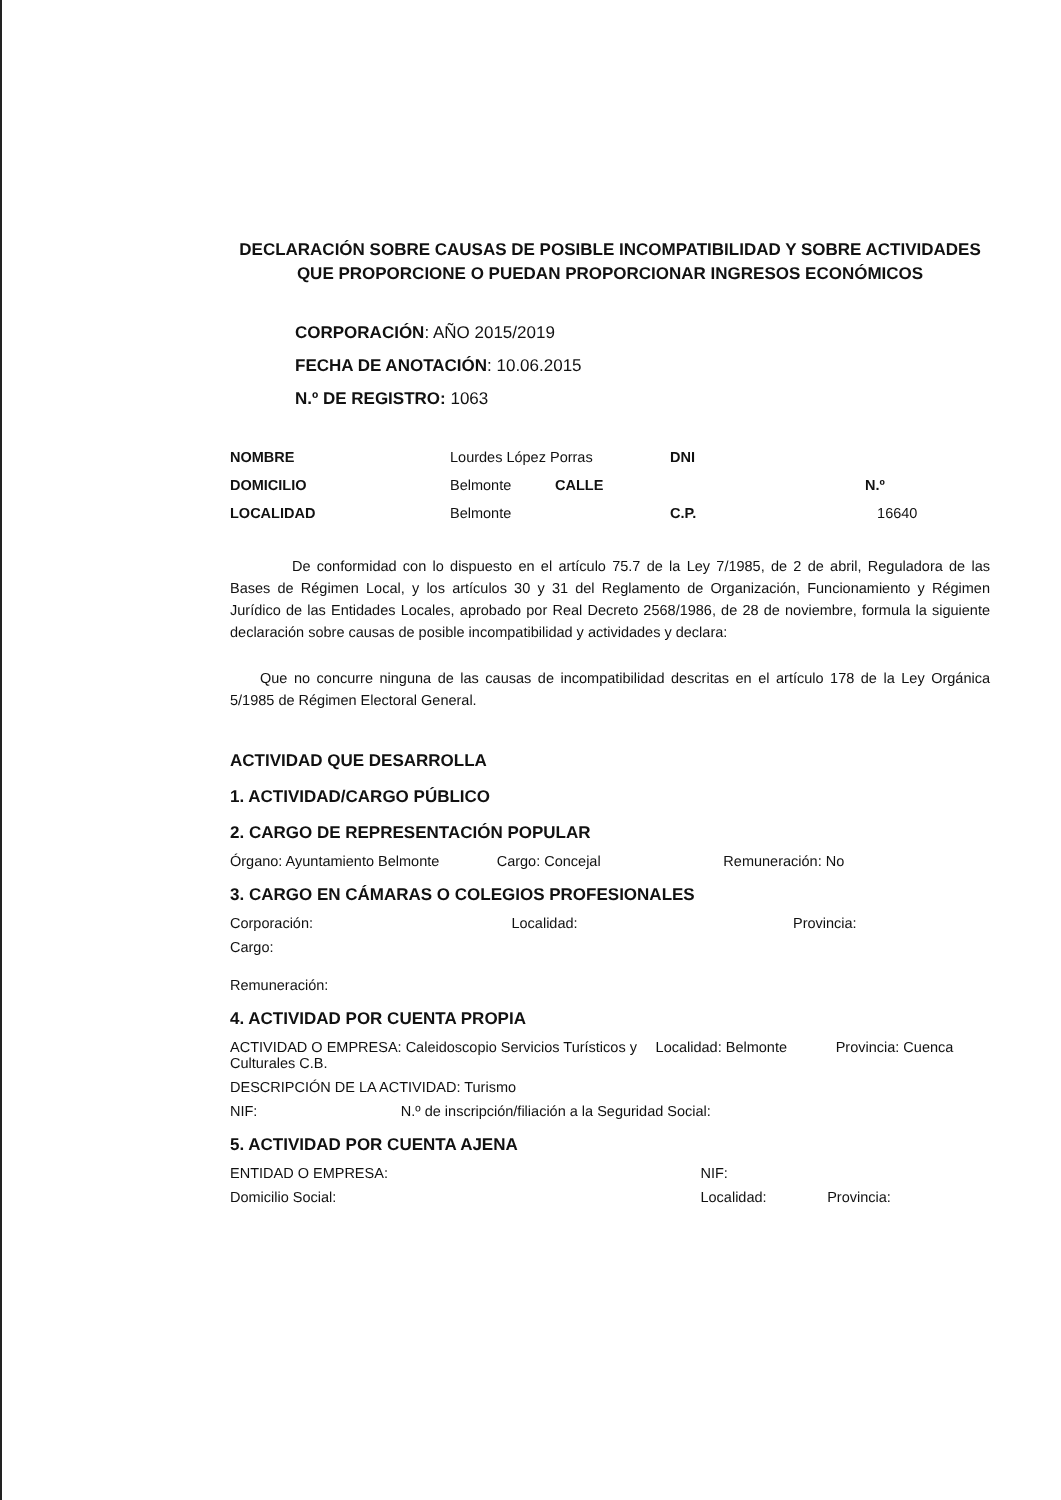DECLARACIÓN SOBRE CAUSAS DE POSIBLE INCOMPATIBILIDAD Y SOBRE ACTIVIDADES
QUE PROPORCIONE O PUEDAN PROPORCIONAR INGRESOS ECONÓMICOS
CORPORACIÓN: AÑO 2015/2019
FECHA DE ANOTACIÓN: 10.06.2015
N.º DE REGISTRO: 1063
| NOMBRE | Lourdes López Porras | | DNI | |
| DOMICILIO | Belmonte | CALLE | | N.º |
| LOCALIDAD | Belmonte | | C.P. | 16640 |
De conformidad con lo dispuesto en el artículo 75.7 de la Ley 7/1985, de 2 de abril, Reguladora de las Bases de Régimen Local, y los artículos 30 y 31 del Reglamento de Organización, Funcionamiento y Régimen Jurídico de las Entidades Locales, aprobado por Real Decreto 2568/1986, de 28 de noviembre, formula la siguiente declaración sobre causas de posible incompatibilidad y actividades y declara:
Que no concurre ninguna de las causas de incompatibilidad descritas en el artículo 178 de la Ley Orgánica 5/1985 de Régimen Electoral General.
ACTIVIDAD QUE DESARROLLA
1. ACTIVIDAD/CARGO PÚBLICO
2. CARGO DE REPRESENTACIÓN POPULAR
Órgano: Ayuntamiento Belmonte Cargo: Concejal Remuneración: No
3. CARGO EN CÁMARAS O COLEGIOS PROFESIONALES
Corporación: Localidad: Provincia:
Cargo:
Remuneración:
4. ACTIVIDAD POR CUENTA PROPIA
ACTIVIDAD O EMPRESA: Caleidoscopio Servicios Turísticos y Culturales C.B. Localidad: Belmonte Provincia: Cuenca
DESCRIPCIÓN DE LA ACTIVIDAD: Turismo
NIF: N.º de inscripción/filiación a la Seguridad Social:
5. ACTIVIDAD POR CUENTA AJENA
ENTIDAD O EMPRESA: NIF:
Domicilio Social: Localidad: Provincia: